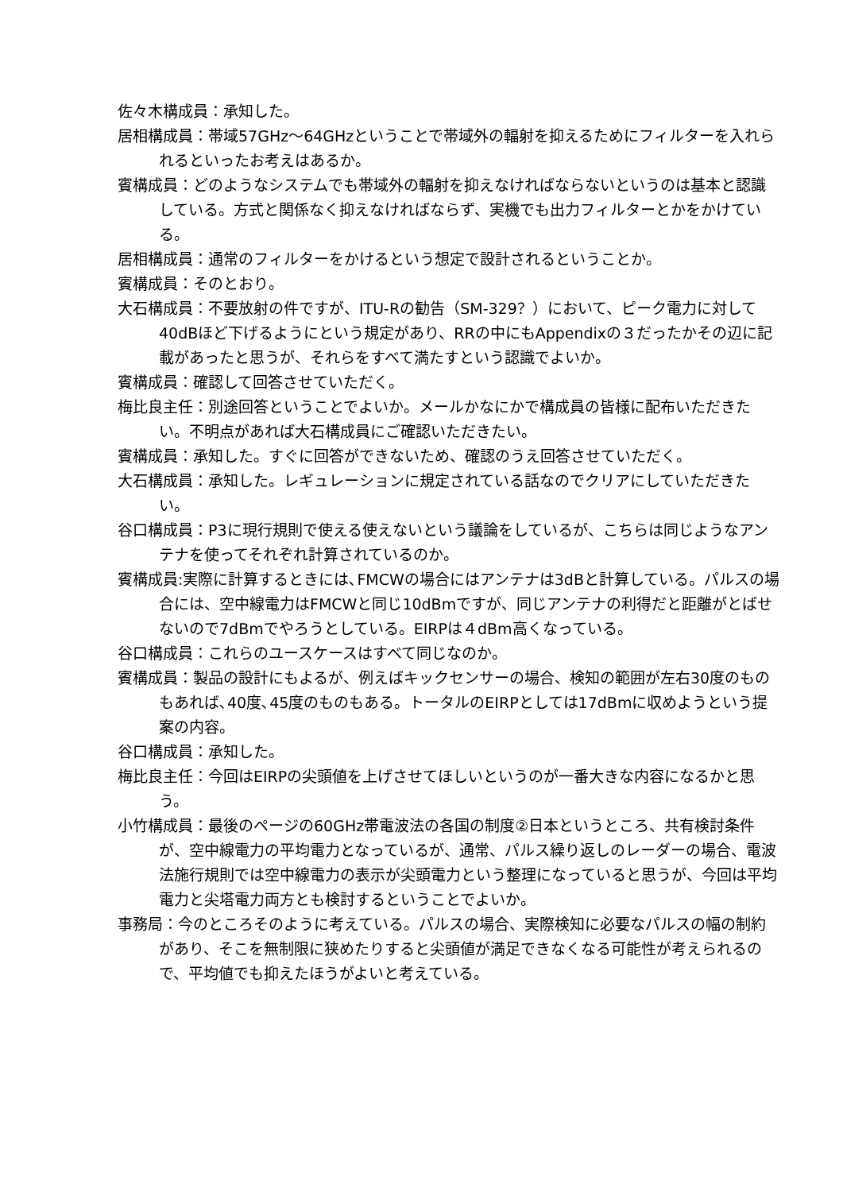佐々木構成員：承知した。
居相構成員：帯域57GHz～64GHzということで帯域外の輻射を抑えるためにフィルターを入れられるといったお考えはあるか。
賓構成員：どのようなシステムでも帯域外の輻射を抑えなければならないというのは基本と認識している。方式と関係なく抑えなければならず、実機でも出力フィルターとかをかけている。
居相構成員：通常のフィルターをかけるという想定で設計されるということか。
賓構成員：そのとおり。
大石構成員：不要放射の件ですが、ITU-Rの勧告（SM-329？）において、ピーク電力に対して40dBほど下げるようにという規定があり、RRの中にもAppendixの３だったかその辺に記載があったと思うが、それらをすべて満たすという認識でよいか。
賓構成員：確認して回答させていただく。
梅比良主任：別途回答ということでよいか。メールかなにかで構成員の皆様に配布いただきたい。不明点があれば大石構成員にご確認いただきたい。
賓構成員：承知した。すぐに回答ができないため、確認のうえ回答させていただく。
大石構成員：承知した。レギュレーションに規定されている話なのでクリアにしていただきたい。
谷口構成員：P3に現行規則で使える使えないという議論をしているが、こちらは同じようなアンテナを使ってそれぞれ計算されているのか。
賓構成員:実際に計算するときには､FMCWの場合にはアンテナは3dBと計算している。パルスの場合には、空中線電力はFMCWと同じ10dBmですが、同じアンテナの利得だと距離がとばせないので7dBmでやろうとしている。EIRPは４dBm高くなっている。
谷口構成員：これらのユースケースはすべて同じなのか。
賓構成員：製品の設計にもよるが、例えばキックセンサーの場合、検知の範囲が左右30度のものもあれば､40度､45度のものもある。トータルのEIRPとしては17dBmに収めようという提案の内容。
谷口構成員：承知した。
梅比良主任：今回はEIRPの尖頭値を上げさせてほしいというのが一番大きな内容になるかと思う。
小竹構成員：最後のページの60GHz帯電波法の各国の制度②日本というところ、共有検討条件が、空中線電力の平均電力となっているが、通常、パルス繰り返しのレーダーの場合、電波法施行規則では空中線電力の表示が尖頭電力という整理になっていると思うが、今回は平均電力と尖塔電力両方とも検討するということでよいか。
事務局：今のところそのように考えている。パルスの場合、実際検知に必要なパルスの幅の制約があり、そこを無制限に狭めたりすると尖頭値が満足できなくなる可能性が考えられるので、平均値でも抑えたほうがよいと考えている。